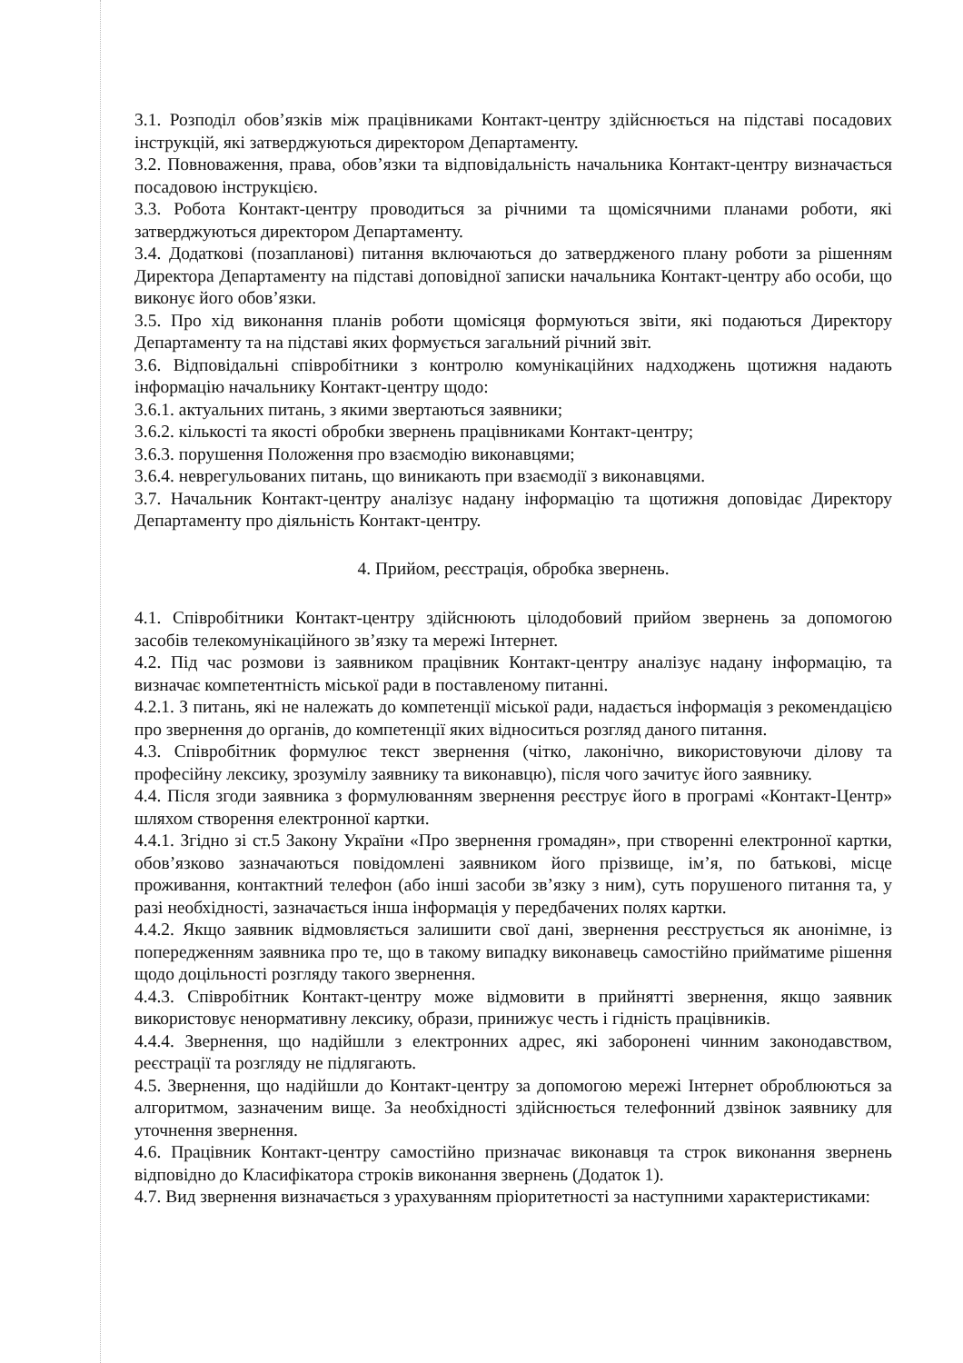3.1. Розподіл обов’язків між працівниками Контакт-центру здійснюється на підставі посадових інструкцій, які затверджуються директором Департаменту.
3.2. Повноваження, права, обов’язки та відповідальність начальника Контакт-центру визначається посадовою інструкцією.
3.3. Робота Контакт-центру проводиться за річними та щомісячними планами роботи, які затверджуються директором Департаменту.
3.4. Додаткові (позапланові) питання включаються до затвердженого плану роботи за рішенням Директора Департаменту на підставі доповідної записки начальника Контакт-центру або особи, що виконує його обов’язки.
3.5. Про хід виконання планів роботи щомісяця формуються звіти, які подаються Директору Департаменту та на підставі яких формується загальний річний звіт.
3.6. Відповідальні співробітники з контролю комунікаційних надходжень щотижня надають інформацію начальнику Контакт-центру щодо:
3.6.1. актуальних питань, з якими звертаються заявники;
3.6.2. кількості та якості обробки звернень працівниками Контакт-центру;
3.6.3. порушення Положення про взаємодію виконавцями;
3.6.4. неврегульованих питань, що виникають при взаємодії з виконавцями.
3.7. Начальник Контакт-центру аналізує надану інформацію та щотижня доповідає Директору Департаменту про діяльність Контакт-центру.
4. Прийом, реєстрація, обробка звернень.
4.1. Співробітники Контакт-центру здійснюють цілодобовий прийом звернень за допомогою засобів телекомунікаційного зв’язку та мережі Інтернет.
4.2. Під час розмови із заявником працівник Контакт-центру аналізує надану інформацію, та визначає компетентність міської ради в поставленому питанні.
4.2.1. З питань, які не належать до компетенції міської ради, надається інформація з рекомендацією про звернення до органів, до компетенції яких відноситься розгляд даного питання.
4.3. Співробітник формулює текст звернення (чітко, лаконічно, використовуючи ділову та професійну лексику, зрозумілу заявнику та виконавцю), після чого зачитує його заявнику.
4.4. Після згоди заявника з формулюванням звернення реєструє його в програмі «Контакт-Центр» шляхом створення електронної картки.
4.4.1. Згідно зі ст.5 Закону України «Про звернення громадян», при створенні електронної картки, обов’язково зазначаються повідомлені заявником його прізвище, ім’я, по батькові, місце проживання, контактний телефон (або інші засоби зв’язку з ним), суть порушеного питання та, у разі необхідності, зазначається інша інформація у передбачених полях картки.
4.4.2. Якщо заявник відмовляється залишити свої дані, звернення реєструється як анонімне, із попередженням заявника про те, що в такому випадку виконавець самостійно прийматиме рішення щодо доцільності розгляду такого звернення.
4.4.3. Співробітник Контакт-центру може відмовити в прийнятті звернення, якщо заявник використовує ненормативну лексику, образи, принижує честь і гідність працівників.
4.4.4. Звернення, що надійшли з електронних адрес, які заборонені чинним законодавством, реєстрації та розгляду не підлягають.
4.5. Звернення, що надійшли до Контакт-центру за допомогою мережі Інтернет оброблюються за алгоритмом, зазначеним вище. За необхідності здійснюється телефонний дзвінок заявнику для уточнення звернення.
4.6. Працівник Контакт-центру самостійно призначає виконавця та строк виконання звернень відповідно до Класифікатора строків виконання звернень (Додаток 1).
4.7. Вид звернення визначається з урахуванням пріоритетності за наступними характеристиками: